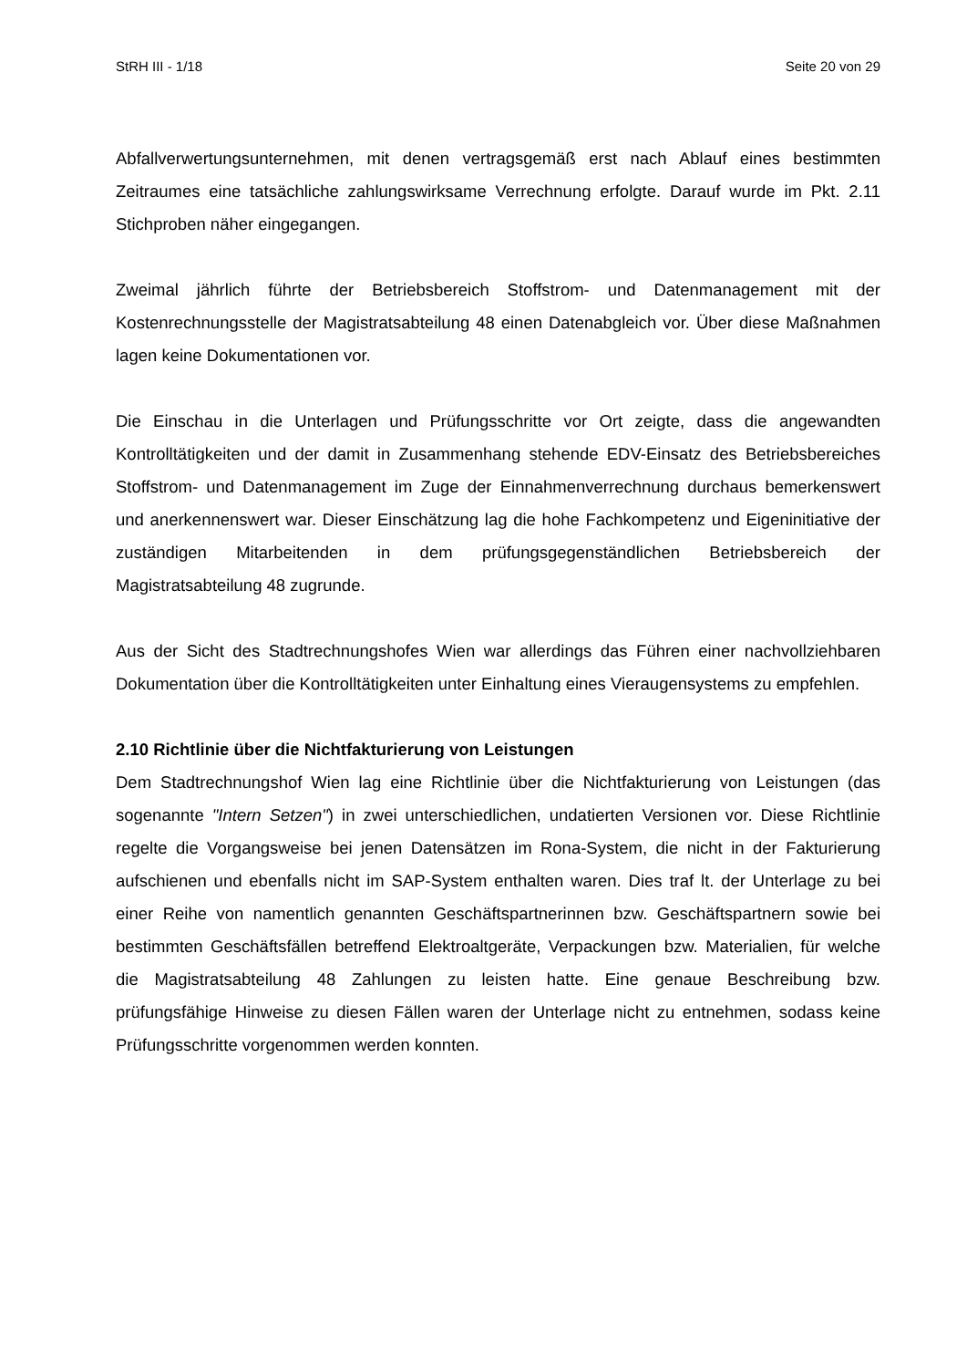StRH III - 1/18 Seite 20 von 29
Abfallverwertungsunternehmen, mit denen vertragsgemäß erst nach Ablauf eines bestimmten Zeitraumes eine tatsächliche zahlungswirksame Verrechnung erfolgte. Darauf wurde im Pkt. 2.11 Stichproben näher eingegangen.
Zweimal jährlich führte der Betriebsbereich Stoffstrom- und Datenmanagement mit der Kostenrechnungsstelle der Magistratsabteilung 48 einen Datenabgleich vor. Über diese Maßnahmen lagen keine Dokumentationen vor.
Die Einschau in die Unterlagen und Prüfungsschritte vor Ort zeigte, dass die angewandten Kontrolltätigkeiten und der damit in Zusammenhang stehende EDV-Einsatz des Betriebsbereiches Stoffstrom- und Datenmanagement im Zuge der Einnahmenverrechnung durchaus bemerkenswert und anerkennenswert war. Dieser Einschätzung lag die hohe Fachkompetenz und Eigeninitiative der zuständigen Mitarbeitenden in dem prüfungsgegenständlichen Betriebsbereich der Magistratsabteilung 48 zugrunde.
Aus der Sicht des Stadtrechnungshofes Wien war allerdings das Führen einer nachvollziehbaren Dokumentation über die Kontrolltätigkeiten unter Einhaltung eines Vieraugensystems zu empfehlen.
2.10 Richtlinie über die Nichtfakturierung von Leistungen
Dem Stadtrechnungshof Wien lag eine Richtlinie über die Nichtfakturierung von Leistungen (das sogenannte "Intern Setzen") in zwei unterschiedlichen, undatierten Versionen vor. Diese Richtlinie regelte die Vorgangsweise bei jenen Datensätzen im Rona-System, die nicht in der Fakturierung aufschienen und ebenfalls nicht im SAP-System enthalten waren. Dies traf lt. der Unterlage zu bei einer Reihe von namentlich genannten Geschäftspartnerinnen bzw. Geschäftspartnern sowie bei bestimmten Geschäftsfällen betreffend Elektroaltgeräte, Verpackungen bzw. Materialien, für welche die Magistratsabteilung 48 Zahlungen zu leisten hatte. Eine genaue Beschreibung bzw. prüfungsfähige Hinweise zu diesen Fällen waren der Unterlage nicht zu entnehmen, sodass keine Prüfungsschritte vorgenommen werden konnten.